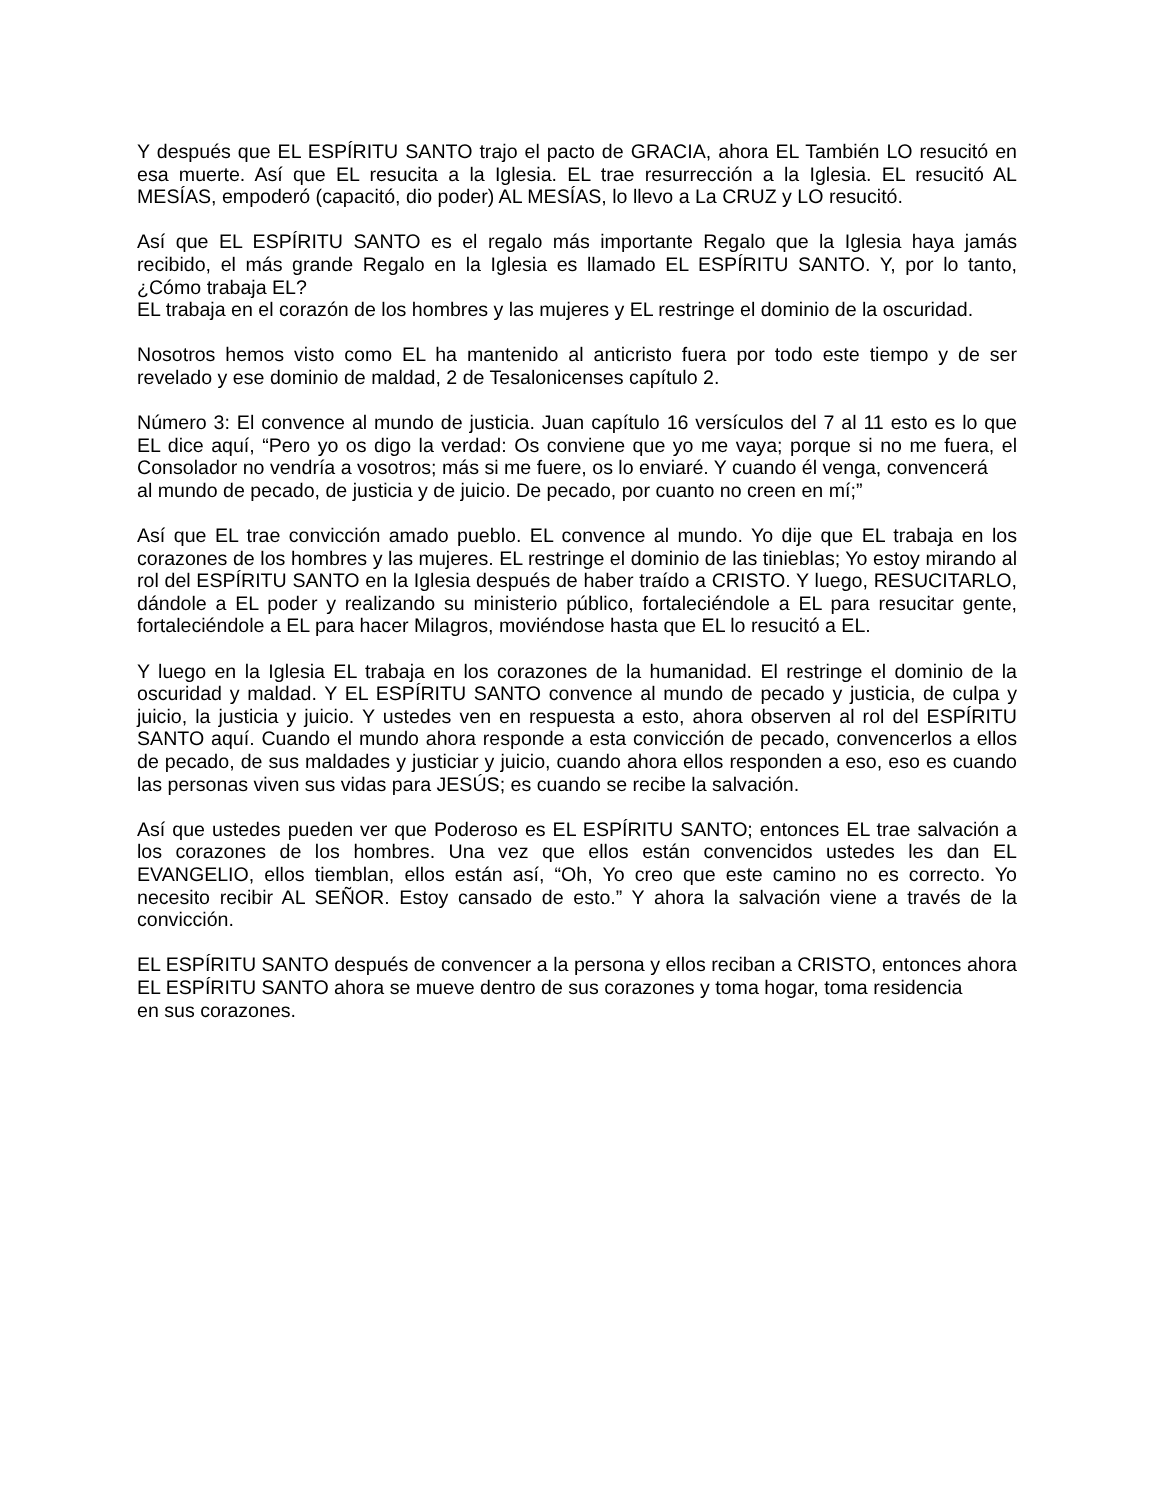Y después que EL ESPÍRITU SANTO trajo el pacto de GRACIA, ahora EL También LO resucitó en esa muerte. Así que EL resucita a la Iglesia. EL trae resurrección a la Iglesia. EL resucitó AL MESÍAS, empoderó (capacitó, dio poder) AL MESÍAS, lo llevo a La CRUZ y LO resucitó.
Así que EL ESPÍRITU SANTO es el regalo más importante Regalo que la Iglesia haya jamás recibido, el más grande Regalo en la Iglesia es llamado EL ESPÍRITU SANTO. Y, por lo tanto, ¿Cómo trabaja EL?
EL trabaja en el corazón de los hombres y las mujeres y EL restringe el dominio de la oscuridad.
Nosotros hemos visto como EL ha mantenido al anticristo fuera por todo este tiempo y de ser revelado y ese dominio de maldad, 2 de Tesalonicenses capítulo 2.
Número 3: El convence al mundo de justicia. Juan capítulo 16 versículos del 7 al 11 esto es lo que EL dice aquí, “Pero yo os digo la verdad: Os conviene que yo me vaya; porque si no me fuera, el Consolador no vendría a vosotros; más si me fuere, os lo enviaré. Y cuando él venga, convencerá
al mundo de pecado, de justicia y de juicio. De pecado, por cuanto no creen en mí;”
Así que EL trae convicción amado pueblo. EL convence al mundo. Yo dije que EL trabaja en los corazones de los hombres y las mujeres. EL restringe el dominio de las tinieblas; Yo estoy mirando al rol del ESPÍRITU SANTO en la Iglesia después de haber traído a CRISTO. Y luego, RESUCITARLO, dándole a EL poder y realizando su ministerio público, fortaleciéndole a EL para resucitar gente, fortaleciéndole a EL para hacer Milagros, moviéndose hasta que EL lo resucitó a EL.
Y luego en la Iglesia EL trabaja en los corazones de la humanidad. El restringe el dominio de la oscuridad y maldad. Y EL ESPÍRITU SANTO convence al mundo de pecado y justicia, de culpa y juicio, la justicia y juicio. Y ustedes ven en respuesta a esto, ahora observen al rol del ESPÍRITU SANTO aquí. Cuando el mundo ahora responde a esta convicción de pecado, convencerlos a ellos de pecado, de sus maldades y justiciar y juicio, cuando ahora ellos responden a eso, eso es cuando las personas viven sus vidas para JESÚS; es cuando se recibe la salvación.
Así que ustedes pueden ver que Poderoso es EL ESPÍRITU SANTO; entonces EL trae salvación a los corazones de los hombres. Una vez que ellos están convencidos ustedes les dan EL EVANGELIO, ellos tiemblan, ellos están así, “Oh, Yo creo que este camino no es correcto. Yo necesito recibir AL SEÑOR. Estoy cansado de esto.” Y ahora la salvación viene a través de la convicción.
EL ESPÍRITU SANTO después de convencer a la persona y ellos reciban a CRISTO, entonces ahora EL ESPÍRITU SANTO ahora se mueve dentro de sus corazones y toma hogar, toma residencia
en sus corazones.